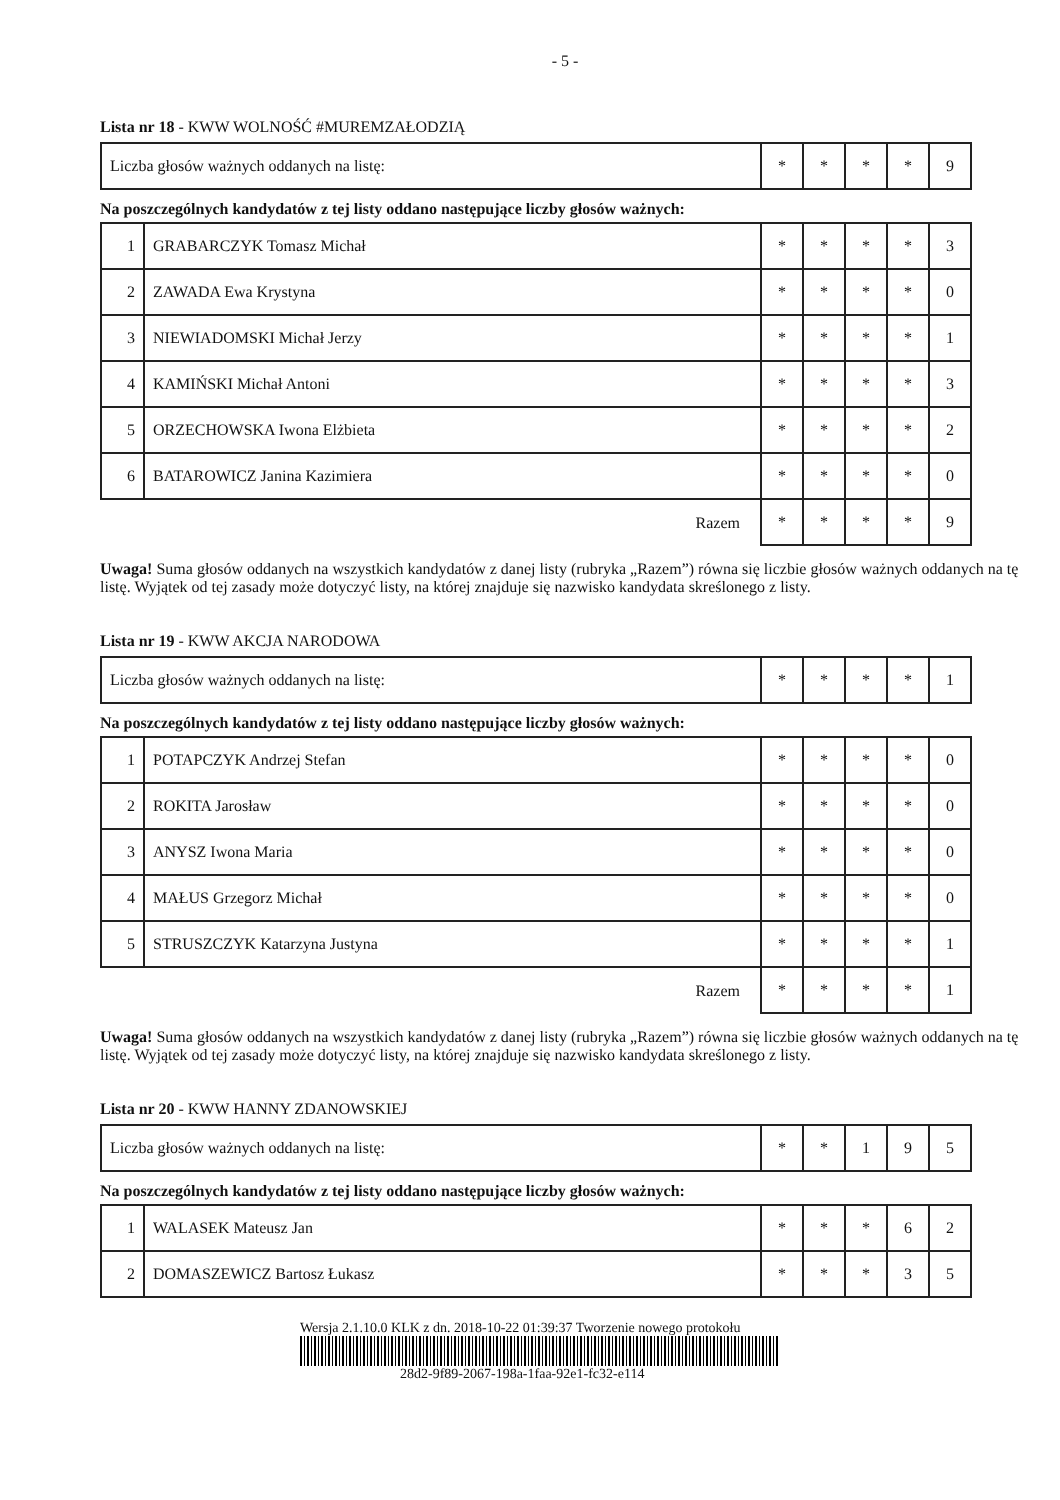- 5 -
Lista nr 18 - KWW WOLNOŚĆ #MUREMZAŁODZIĄ
| Liczba głosów ważnych oddanych na listę: | * | * | * | * | 9 |
Na poszczególnych kandydatów z tej listy oddano następujące liczby głosów ważnych:
| 1 | GRABARCZYK Tomasz Michał | * | * | * | * | 3 |
| 2 | ZAWADA Ewa Krystyna | * | * | * | * | 0 |
| 3 | NIEWIADOMSKI Michał Jerzy | * | * | * | * | 1 |
| 4 | KAMIŃSKI Michał Antoni | * | * | * | * | 3 |
| 5 | ORZECHOWSKA Iwona Elżbieta | * | * | * | * | 2 |
| 6 | BATAROWICZ Janina Kazimiera | * | * | * | * | 0 |
| Razem | | * | * | * | * | 9 |
Uwaga! Suma głosów oddanych na wszystkich kandydatów z danej listy (rubryka „Razem”) równa się liczbie głosów ważnych oddanych na tę listę. Wyjątek od tej zasady może dotyczyć listy, na której znajduje się nazwisko kandydata skreślonego z listy.
Lista nr 19 - KWW AKCJA NARODOWA
| Liczba głosów ważnych oddanych na listę: | * | * | * | * | 1 |
Na poszczególnych kandydatów z tej listy oddano następujące liczby głosów ważnych:
| 1 | POTAPCZYK Andrzej Stefan | * | * | * | * | 0 |
| 2 | ROKITA Jarosław | * | * | * | * | 0 |
| 3 | ANYSZ Iwona Maria | * | * | * | * | 0 |
| 4 | MAŁUS Grzegorz Michał | * | * | * | * | 0 |
| 5 | STRUSZCZYK Katarzyna Justyna | * | * | * | * | 1 |
| Razem | | * | * | * | * | 1 |
Uwaga! Suma głosów oddanych na wszystkich kandydatów z danej listy (rubryka „Razem”) równa się liczbie głosów ważnych oddanych na tę listę. Wyjątek od tej zasady może dotyczyć listy, na której znajduje się nazwisko kandydata skreślonego z listy.
Lista nr 20 - KWW HANNY ZDANOWSKIEJ
| Liczba głosów ważnych oddanych na listę: | * | * | 1 | 9 | 5 |
Na poszczególnych kandydatów z tej listy oddano następujące liczby głosów ważnych:
| 1 | WALASEK Mateusz Jan | * | * | * | 6 | 2 |
| 2 | DOMASZEWICZ Bartosz Łukasz | * | * | * | 3 | 5 |
Wersja 2.1.10.0 KLK z dn. 2018-10-22 01:39:37 Tworzenie nowego protokołu
28d2-9f89-2067-198a-1faa-92e1-fc32-e114